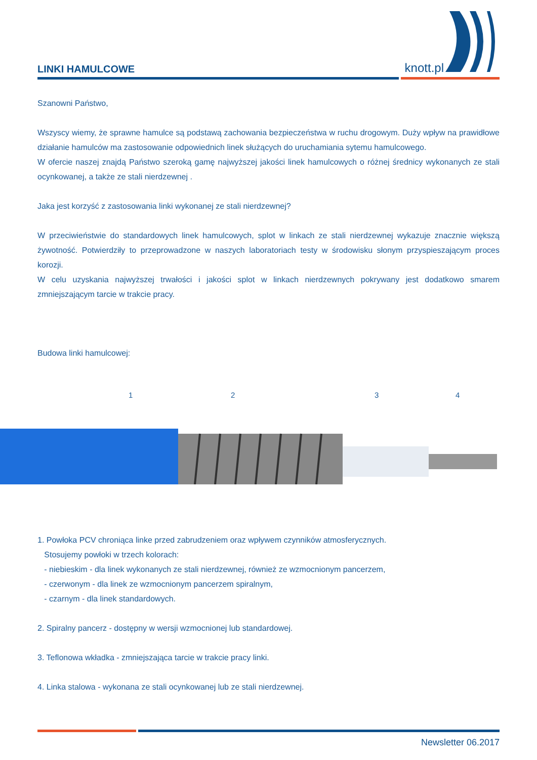LINKI HAMULCOWE
knott.pl
Szanowni Państwo,
Wszyscy wiemy, że sprawne hamulce są podstawą zachowania bezpieczeństwa w ruchu drogowym. Duży wpływ na prawidłowe działanie hamulców ma zastosowanie odpowiednich linek służących do uruchamiania sytemu hamulcowego.
W ofercie naszej znajdą Państwo szeroką gamę najwyższej jakości linek hamulcowych o różnej średnicy wykonanych ze stali ocynkowanej, a także ze stali nierdzewnej .
Jaka jest korzyść z zastosowania linki wykonanej ze stali nierdzewnej?
W przeciwieństwie do standardowych linek hamulcowych, splot w linkach ze stali nierdzewnej wykazuje znacznie większą żywotność. Potwierdziły to przeprowadzone w naszych laboratoriach testy w środowisku słonym przyspieszającym proces korozji.
W celu uzyskania najwyższej trwałości i jakości splot w linkach nierdzewnych pokrywany jest dodatkowo smarem zmniejszającym tarcie w trakcie pracy.
Budowa linki hamulcowej:
1 2 3 4
1. Powłoka PCV chroniąca linke przed zabrudzeniem oraz wpływem czynników atmosferycznych.
Stosujemy powłoki w trzech kolorach:
- niebieskim - dla linek wykonanych ze stali nierdzewnej, również ze wzmocnionym pancerzem,
- czerwonym - dla linek ze wzmocnionym pancerzem spiralnym,
- czarnym - dla linek standardowych.
2. Spiralny pancerz - dostępny w wersji wzmocnionej lub standardowej.
3. Teflonowa wkładka - zmniejszająca tarcie w trakcie pracy linki.
4. Linka stalowa - wykonana ze stali ocynkowanej lub ze stali nierdzewnej.
Newsletter 06.2017